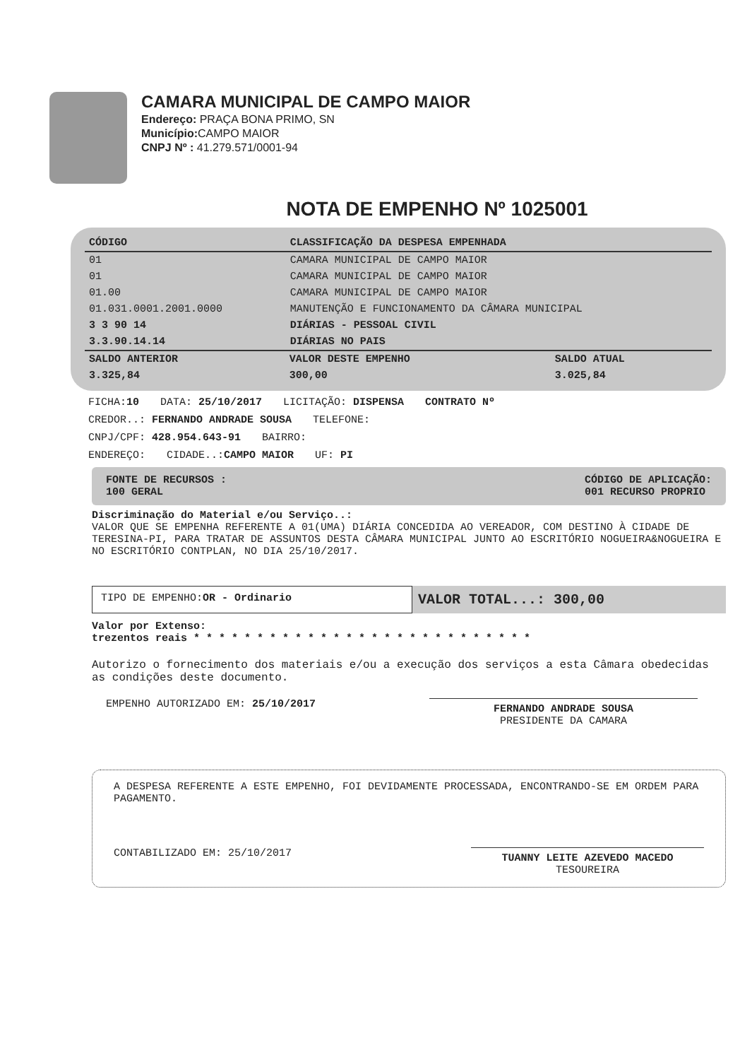CAMARA MUNICIPAL DE CAMPO MAIOR
Endereço: PRAÇA BONA PRIMO, SN
Município: CAMPO MAIOR
CNPJ Nº : 41.279.571/0001-94
NOTA DE EMPENHO Nº 1025001
| CÓDIGO | CLASSIFICAÇÃO DA DESPESA EMPENHADA |
| --- | --- |
| 01 | CAMARA MUNICIPAL DE CAMPO MAIOR |
| 01 | CAMARA MUNICIPAL DE CAMPO MAIOR |
| 01.00 | CAMARA MUNICIPAL DE CAMPO MAIOR |
| 01.031.0001.2001.0000 | MANUTENÇÃO E FUNCIONAMENTO DA CÂMARA MUNICIPAL |
| 3 3 90 14 | DIÁRIAS - PESSOAL CIVIL |
| 3.3.90.14.14 | DIÁRIAS NO PAIS |
| SALDO ANTERIOR | VALOR DESTE EMPENHO | SALDO ATUAL |
| --- | --- | --- |
| 3.325,84 | 300,00 | 3.025,84 |
FICHA:10 DATA: 25/10/2017 LICITAÇÃO: DISPENSA CONTRATO Nº
CREDOR..: FERNANDO ANDRADE SOUSA TELEFONE:
CNPJ/CPF: 428.954.643-91 BAIRRO:
ENDEREÇO: CIDADE..:CAMPO MAIOR UF: PI
FONTE DE RECURSOS :
100 GERAL
CÓDIGO DE APLICAÇÃO:
001 RECURSO PROPRIO
Discriminação do Material e/ou Serviço..:
VALOR QUE SE EMPENHA REFERENTE A 01(UMA) DIÁRIA CONCEDIDA AO VEREADOR, COM DESTINO À CIDADE DE TERESINA-PI, PARA TRATAR DE ASSUNTOS DESTA CÂMARA MUNICIPAL JUNTO AO ESCRITÓRIO NOGUEIRA&NOGUEIRA E NO ESCRITÓRIO CONTPLAN, NO DIA 25/10/2017.
TIPO DE EMPENHO:OR - Ordinario
VALOR TOTAL...: 300,00
Valor por Extenso:
trezentos reais * * * * * * * * * * * * * * * * * * * * * * * * * * *
Autorizo o fornecimento dos materiais e/ou a execução dos serviços a esta Câmara obedecidas as condições deste documento.
EMPENHO AUTORIZADO EM: 25/10/2017
FERNANDO ANDRADE SOUSA
PRESIDENTE DA CAMARA
A DESPESA REFERENTE A ESTE EMPENHO, FOI DEVIDAMENTE PROCESSADA, ENCONTRANDO-SE EM ORDEM PARA PAGAMENTO.
CONTABILIZADO EM: 25/10/2017
TUANNY LEITE AZEVEDO MACEDO
TESOUREIRA